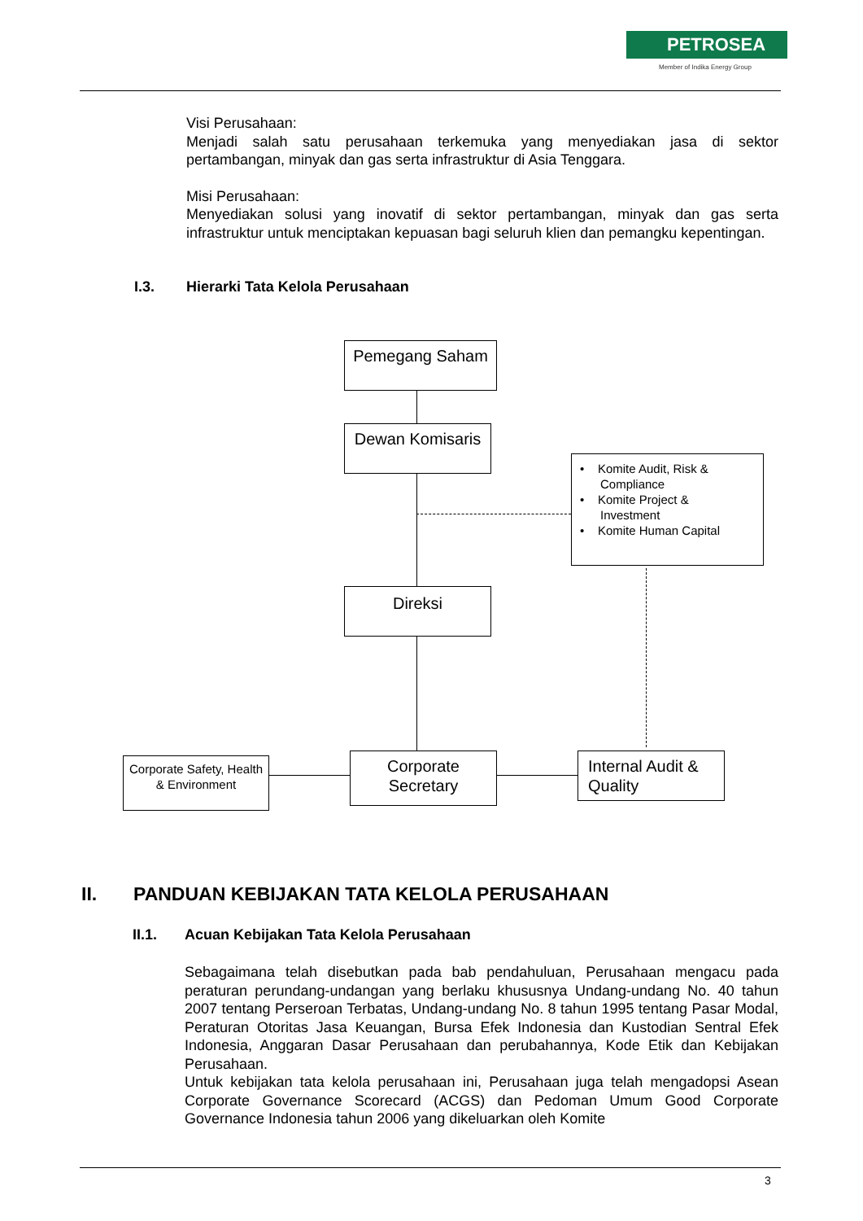PETROSEA
Member of Indika Energy Group
Visi Perusahaan:
Menjadi salah satu perusahaan terkemuka yang menyediakan jasa di sektor pertambangan, minyak dan gas serta infrastruktur di Asia Tenggara.
Misi Perusahaan:
Menyediakan solusi yang inovatif di sektor pertambangan, minyak dan gas serta infrastruktur untuk menciptakan kepuasan bagi seluruh klien dan pemangku kepentingan.
I.3. Hierarki Tata Kelola Perusahaan
Pemegang Saham
Dewan Komisaris
• Komite Audit, Risk &
Compliance
• Komite Project &
Investment
• Komite Human Capital
Direksi
Corporate Safety, Health & Environment
Corporate Secretary
Internal Audit & Quality
II. PANDUAN KEBIJAKAN TATA KELOLA PERUSAHAAN
II.1. Acuan Kebijakan Tata Kelola Perusahaan
Sebagaimana telah disebutkan pada bab pendahuluan, Perusahaan mengacu pada peraturan perundang-undangan yang berlaku khususnya Undang-undang No. 40 tahun 2007 tentang Perseroan Terbatas, Undang-undang No. 8 tahun 1995 tentang Pasar Modal, Peraturan Otoritas Jasa Keuangan, Bursa Efek Indonesia dan Kustodian Sentral Efek Indonesia, Anggaran Dasar Perusahaan dan perubahannya, Kode Etik dan Kebijakan Perusahaan.
Untuk kebijakan tata kelola perusahaan ini, Perusahaan juga telah mengadopsi Asean Corporate Governance Scorecard (ACGS) dan Pedoman Umum Good Corporate Governance Indonesia tahun 2006 yang dikeluarkan oleh Komite
3